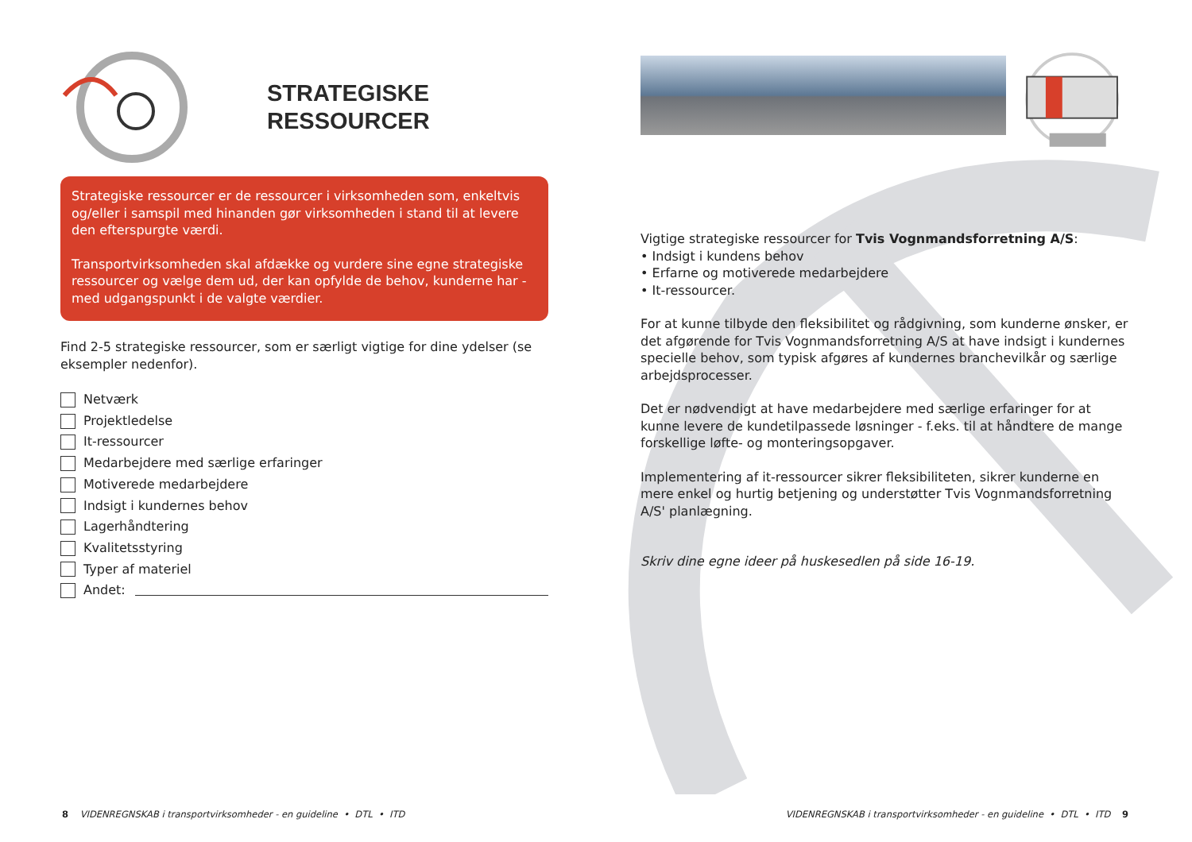STRATEGISKE
RESSOURCER
Strategiske ressourcer er de ressourcer i virksomheden som, enkeltvis og/eller i samspil med hinanden gør virksomheden i stand til at levere den efterspurgte værdi.
Transportvirksomheden skal afdække og vurdere sine egne strategiske ressourcer og vælge dem ud, der kan opfylde de behov, kunderne har - med udgangspunkt i de valgte værdier.
Find 2-5 strategiske ressourcer, som er særligt vigtige for dine ydelser (se eksempler nedenfor).
Netværk
Projektledelse
It-ressourcer
Medarbejdere med særlige erfaringer
Motiverede medarbejdere
Indsigt i kundernes behov
Lagerhåndtering
Kvalitetsstyring
Typer af materiel
Andet:
8 VIDENREGNSKAB i transportvirksomheder - en guideline • DTL • ITD
Vigtige strategiske ressourcer for Tvis Vognmandsforretning A/S:
• Indsigt i kundens behov
• Erfarne og motiverede medarbejdere
• It-ressourcer.
For at kunne tilbyde den fleksibilitet og rådgivning, som kunderne ønsker, er det afgørende for Tvis Vognmandsforretning A/S at have indsigt i kundernes specielle behov, som typisk afgøres af kundernes branchevilkår og særlige arbejdsprocesser.
Det er nødvendigt at have medarbejdere med særlige erfaringer for at kunne levere de kundetilpassede løsninger - f.eks. til at håndtere de mange forskellige løfte- og monteringsopgaver.
Implementering af it-ressourcer sikrer fleksibiliteten, sikrer kunderne en mere enkel og hurtig betjening og understøtter Tvis Vognmandsforretning A/S' planlægning.
Skriv dine egne ideer på huskesedlen på side 16-19.
VIDENREGNSKAB i transportvirksomheder - en guideline • DTL • ITD 9